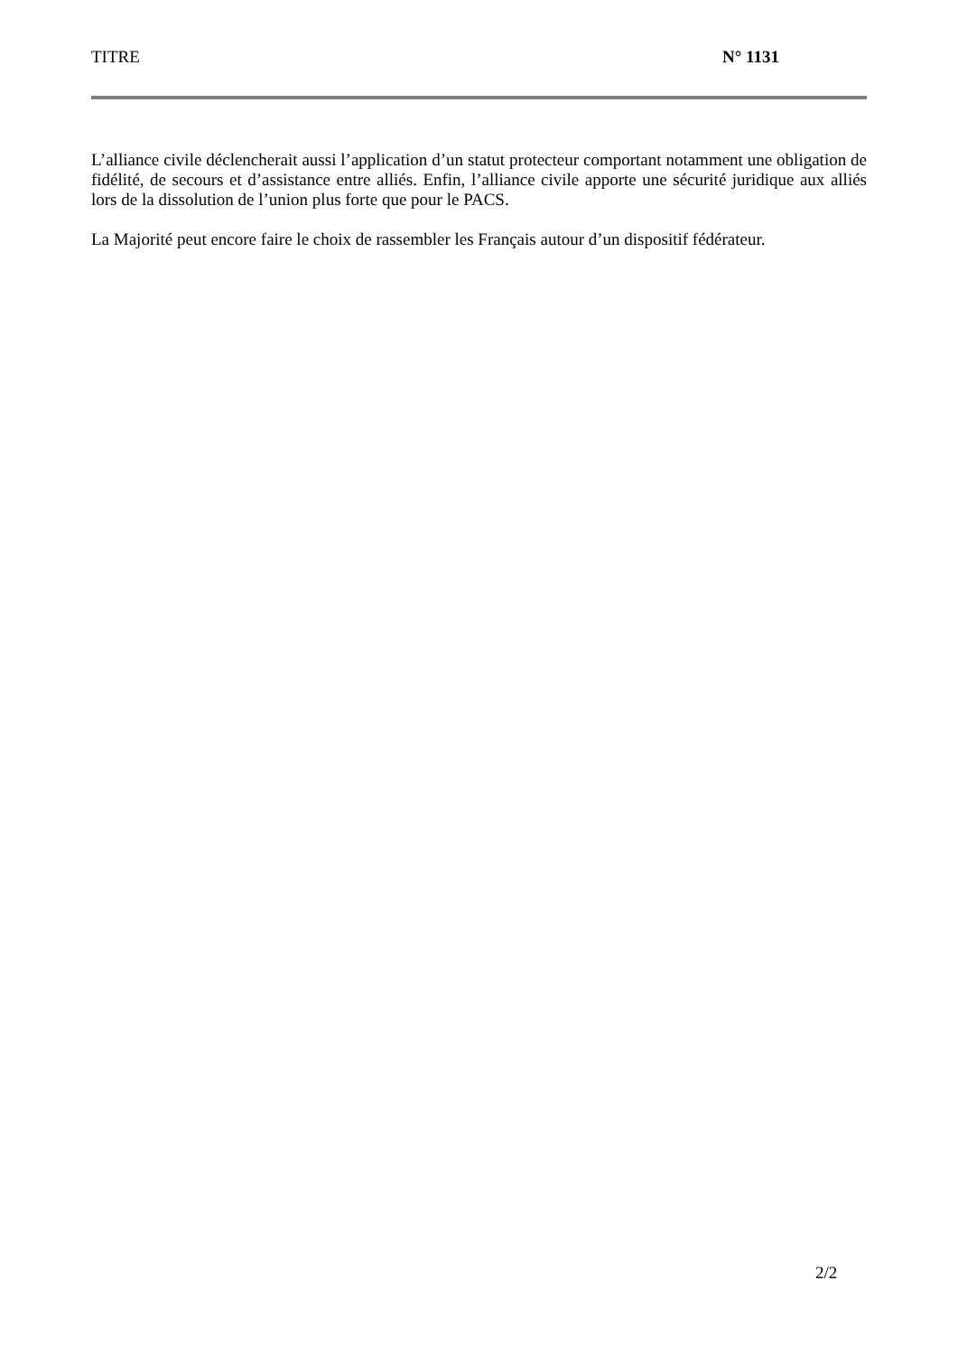TITRE N° 1131
L’alliance civile déclencherait aussi l’application d’un statut protecteur comportant notamment une obligation de fidélité, de secours et d’assistance entre alliés. Enfin, l’alliance civile apporte une sécurité juridique aux alliés lors de la dissolution de l’union plus forte que pour le PACS.
La Majorité peut encore faire le choix de rassembler les Français autour d’un dispositif fédérateur.
2/2